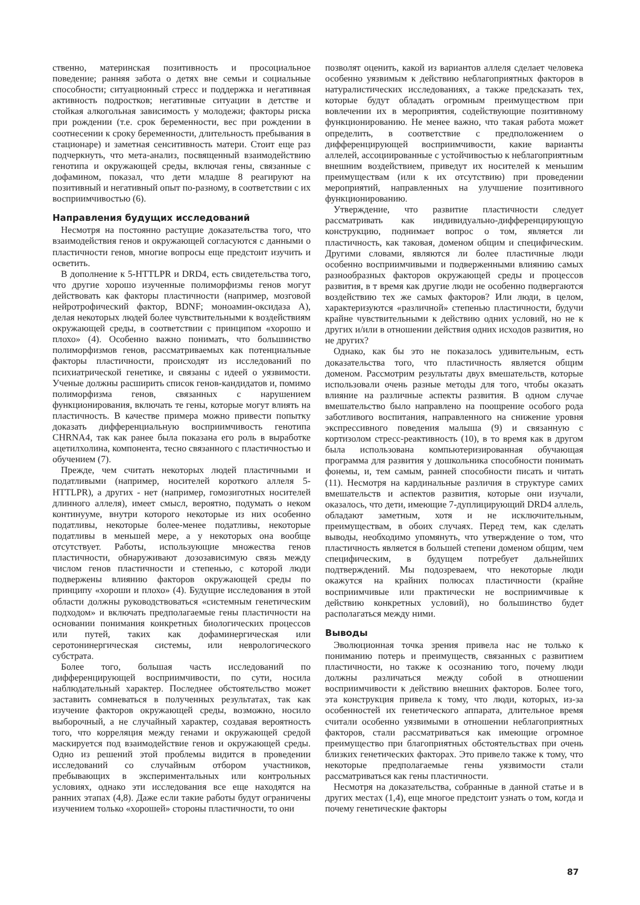ственно, материнская позитивность и просоциальное поведение; ранняя забота о детях вне семьи и социальные способности; ситуационный стресс и поддержка и негативная активность подростков; негативные ситуации в детстве и стойкая алкогольная зависимость у молодежи; факторы риска при рождении (т.е. срок беременности, вес при рождении в соотнесении к сроку беременности, длительность пребывания в стационаре) и заметная сенситивность матери. Стоит еще раз подчеркнуть, что мета-анализ, посвященный взаимодействию генотипа и окружающей среды, включая гены, связанные с дофамином, показал, что дети младше 8 реагируют на позитивный и негативный опыт по-разному, в соответствии с их восприимчивостью (6).
Направления будущих исследований
Несмотря на постоянно растущие доказательства того, что взаимодействия генов и окружающей согласуются с данными о пластичности генов, многие вопросы еще предстоит изучить и осветить.
В дополнение к 5-HTTLPR и DRD4, есть свидетельства того, что другие хорошо изученные полиморфизмы генов могут действовать как факторы пластичности (например, мозговой нейротрофический фактор, BDNF; моноамин-оксидаза A), делая некоторых людей более чувствительными к воздействиям окружающей среды, в соответствии с принципом «хорошо и плохо» (4). Особенно важно понимать, что большинство полиморфизмов генов, рассматриваемых как потенциальные факторы пластичности, происходят из исследований по психиатрической генетике, и связаны с идеей о уязвимости. Ученые должны расширить список генов-кандидатов и, помимо полиморфизма генов, связанных с нарушением функционирования, включать те гены, которые могут влиять на пластичность. В качестве примера можно привести попытку доказать дифференциальную восприимчивость генотипа CHRNA4, так как ранее была показана его роль в выработке ацетилхолина, компонента, тесно связанного с пластичностью и обучением (7).
Прежде, чем считать некоторых людей пластичными и податливыми (например, носителей короткого аллеля 5-HTTLPR), а других - нет (например, гомозиготных носителей длинного аллеля), имеет смысл, вероятно, подумать о неком континууме, внутри которого некоторые из них особенно податливы, некоторые более-менее податливы, некоторые податливы в меньшей мере, а у некоторых она вообще отсутствует. Работы, использующие множества генов пластичности, обнаруживают дозозависимую связь между числом генов пластичности и степенью, с которой люди подвержены влиянию факторов окружающей среды по принципу «хороши и плохо» (4). Будущие исследования в этой области должны руководствоваться «системным генетическим подходом» и включать предполагаемые гены пластичности на основании понимания конкретных биологических процессов или путей, таких как дофаминергическая или серотонинергическая системы, или неврологического субстрата.
Более того, большая часть исследований по дифференцирующей восприимчивости, по сути, носила наблюдательный характер. Последнее обстоятельство может заставить сомневаться в полученных результатах, так как изучение факторов окружающей среды, возможно, носило выборочный, а не случайный характер, создавая вероятность того, что корреляция между генами и окружающей средой маскируется под взаимодействие генов и окружающей среды. Одно из решений этой проблемы видится в проведении исследований со случайным отбором участников, пребывающих в экспериментальных или контрольных условиях, однако эти исследования все еще находятся на ранних этапах (4,8). Даже если такие работы будут ограничены изучением только «хорошей» стороны пластичности, то они
позволят оценить, какой из вариантов аллеля сделает человека особенно уязвимым к действию неблагоприятных факторов в натуралистических исследованиях, а также предсказать тех, которые будут обладать огромным преимуществом при вовлечении их в мероприятия, содействующие позитивному функционированию. Не менее важно, что такая работа может определить, в соответствие с предположением о дифференцирующей восприимчивости, какие варианты аллелей, ассоциированные с устойчивостью к неблагоприятным внешним воздействием, приведут их носителей к меньшим преимуществам (или к их отсутствию) при проведении мероприятий, направленных на улучшение позитивного функционированию.
Утверждение, что развитие пластичности следует рассматривать как индивидуально-дифференцирующую конструкцию, поднимает вопрос о том, является ли пластичность, как таковая, доменом общим и специфическим. Другими словами, являются ли более пластичные люди особенно восприимчивыми и подверженными влиянию самых разнообразных факторов окружающей среды и процессов развития, в т время как другие люди не особенно подвергаются воздействию тех же самых факторов? Или люди, в целом, характеризуются «различной» степенью пластичности, будучи крайне чувствительными к действию одних условий, но не к других и/или в отношении действия одних исходов развития, но не других?
Однако, как бы это не показалось удивительным, есть доказательства того, что пластичность является общим доменом. Рассмотрим результаты двух вмешательств, которые использовали очень разные методы для того, чтобы оказать влияние на различные аспекты развития. В одном случае вмешательство было направлено на поощрение особого рода заботливого воспитания, направленного на снижение уровня экспрессивного поведения малыша (9) и связанную с кортизолом стресс-реактивность (10), в то время как в другом была использована компьютеризированная обучающая программа для развития у дошкольника способности понимать фонемы, и, тем самым, ранней способности писать и читать (11). Несмотря на кардинальные различия в структуре самих вмешательств и аспектов развития, которые они изучали, оказалось, что дети, имеющие 7-дуплицирующий DRD4 аллель, обладают заметным, хотя и не исключительным, преимуществам, в обоих случаях. Перед тем, как сделать выводы, необходимо упомянуть, что утверждение о том, что пластичность является в большей степени доменом общим, чем специфическим, в будущем потребует дальнейших подтверждений. Мы подозреваем, что некоторые люди окажутся на крайних полюсах пластичности (крайне восприимчивые или практически не восприимчивые к действию конкретных условий), но большинство будет располагаться между ними.
Выводы
Эволюционная точка зрения привела нас не только к пониманию потерь и преимуществ, связанных с развитием пластичности, но также к осознанию того, почему люди должны различаться между собой в отношении восприимчивости к действию внешних факторов. Более того, эта конструкция привела к тому, что люди, которых, из-за особенностей их генетического аппарата, длительное время считали особенно уязвимыми в отношении неблагоприятных факторов, стали рассматриваться как имеющие огромное преимущество при благоприятных обстоятельствах при очень близких генетических факторах. Это привело также к тому, что некоторые предполагаемые гены уязвимости стали рассматриваться как гены пластичности.
Несмотря на доказательства, собранные в данной статье и в других местах (1,4), еще многое предстоит узнать о том, когда и почему генетические факторы
87